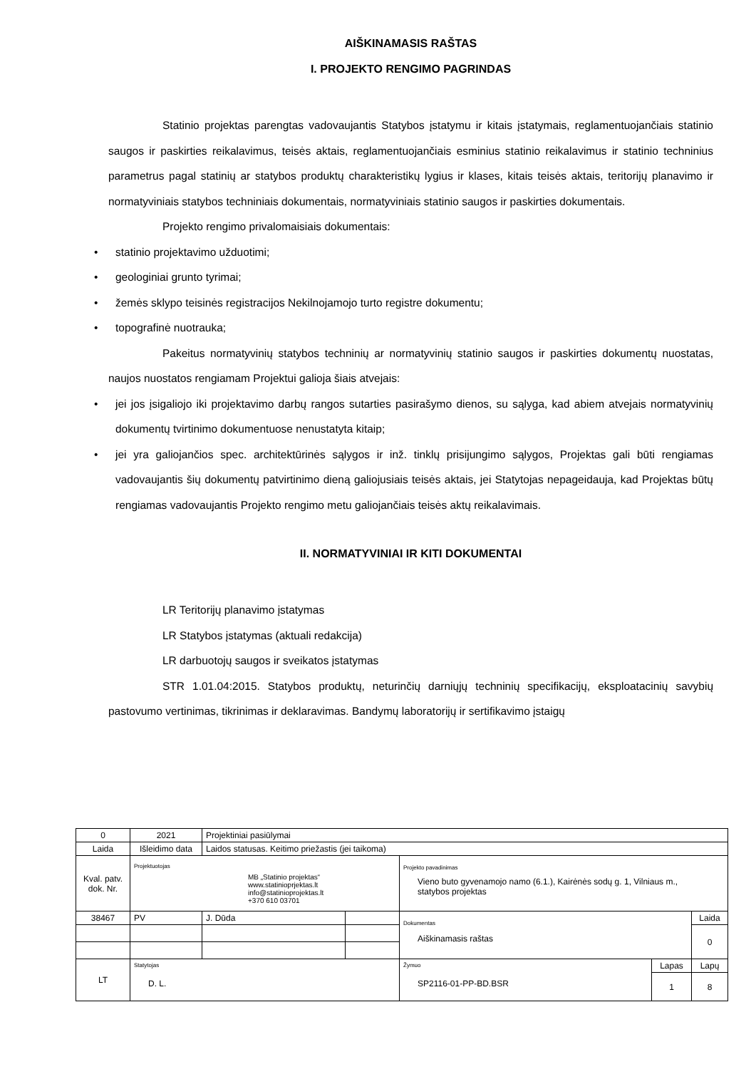AIŠKINAMASIS RAŠTAS
I. PROJEKTO RENGIMO PAGRINDAS
Statinio projektas parengtas vadovaujantis Statybos įstatymu ir kitais įstatymais, reglamentuojančiais statinio saugos ir paskirties reikalavimus, teisės aktais, reglamentuojančiais esminius statinio reikalavimus ir statinio techninius parametrus pagal statinių ar statybos produktų charakteristikų lygius ir klases, kitais teisės aktais, teritorijų planavimo ir normatyviniais statybos techniniais dokumentais, normatyviniais statinio saugos ir paskirties dokumentais.
Projekto rengimo privalomaisiais dokumentais:
• statinio projektavimo užduotimi;
• geologiniai grunto tyrimai;
• žemės sklypo teisinės registracijos Nekilnojamojo turto registre dokumentu;
• topografinė nuotrauka;
Pakeitus normatyvinių statybos techninių ar normatyvinių statinio saugos ir paskirties dokumentų nuostatas, naujos nuostatos rengiamam Projektui galioja šiais atvejais:
• jei jos įsigaliojo iki projektavimo darbų rangos sutarties pasirašymo dienos, su sąlyga, kad abiem atvejais normatyvinių dokumentų tvirtinimo dokumentuose nenustatyta kitaip;
• jei yra galiojančios spec. architektūrinės sąlygos ir inž. tinklų prisijungimo sąlygos, Projektas gali būti rengiamas vadovaujantis šių dokumentų patvirtinimo dieną galiojusiais teisės aktais, jei Statytojas nepageidauja, kad Projektas būtų rengiamas vadovaujantis Projekto rengimo metu galiojančiais teisės aktų reikalavimais.
II. NORMATYVINIAI IR KITI DOKUMENTAI
LR Teritorijų planavimo įstatymas
LR Statybos įstatymas (aktuali redakcija)
LR darbuotojų saugos ir sveikatos įstatymas
STR 1.01.04:2015. Statybos produktų, neturinčių darniųjų techninių specifikacijų, eksploatacinių savybių pastovumo vertinimas, tikrinimas ir deklaravimas. Bandymų laboratorijų ir sertifikavimo įstaigų
| 0 | 2021 | Projektiniai pasiūlymai | | | | |
| Laida | Išleidimo data | Laidos statusas. Keitimo priežastis (jei taikoma) | | | | |
| Kval. patv. dok. Nr. | Projektuotojas MB „Statinio projektas“ www.statinioprjektas.lt info@statinioprojektas.lt +370 610 03701 | | | Projekto pavadinimas Vieno buto gyvenamojo namo (6.1.), Kairėnės sodų g. 1, Vilniaus m., statybos projektas | | |
| 38467 | PV | J. Dūda | | Dokumentas Aiškinamasis raštas | | Laida |
| | | | | | | 0 |
| LT | Statytojas D. L. | | | Žymuo SP2116-01-PP-BD.BSR | Lapas | Lapų |
| | | | | | 1 | 8 |